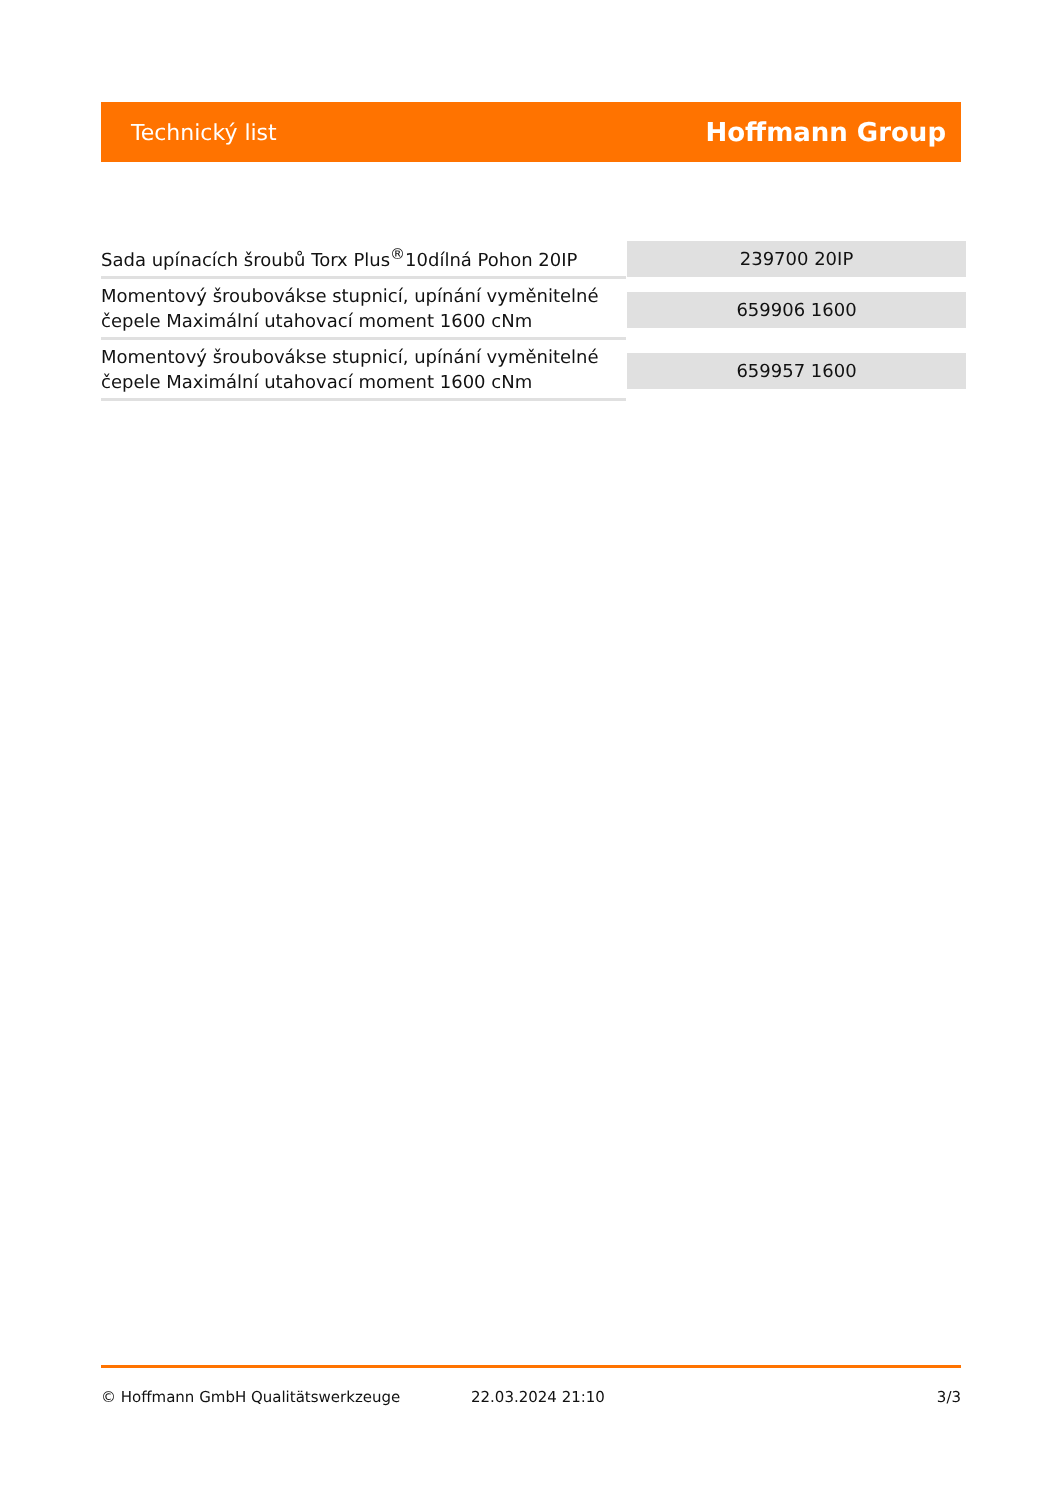Technický list
Hoffmann Group
| Sada upínacích šroubů Torx Plus<sup>®</sup>10dílná Pohon 20IP | 239700 20IP |
| Momentový šroubovákse stupnicí, upínání vyměnitelné čepele Maximální utahovací moment 1600 cNm | 659906 1600 |
| Momentový šroubovákse stupnicí, upínání vyměnitelné čepele Maximální utahovací moment 1600 cNm | 659957 1600 |
© Hoffmann GmbH Qualitätswerkzeuge 22.03.2024 21:10 3/3